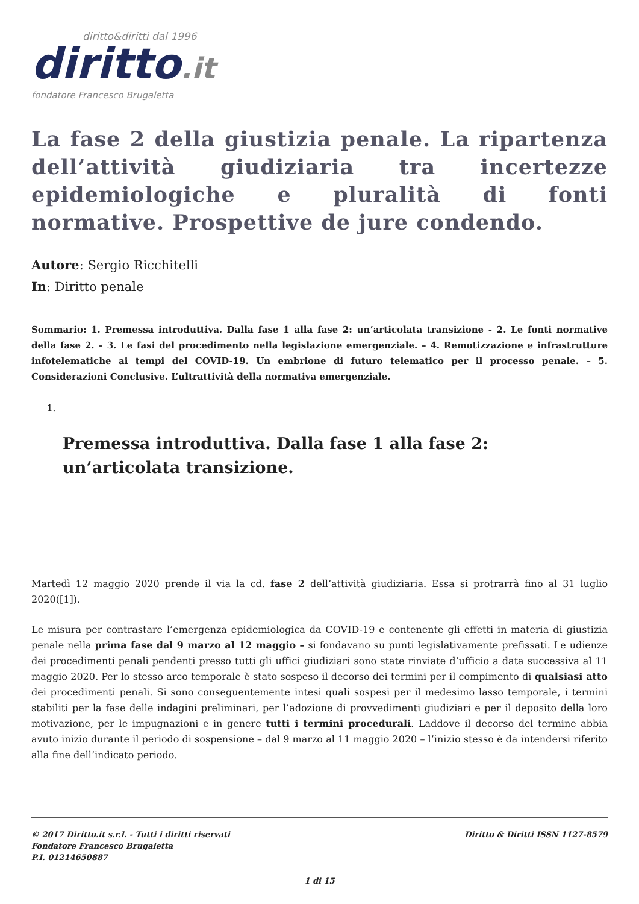diritto&diritti dal 1996
diritto.it
fondatore Francesco Brugaletta
La fase 2 della giustizia penale. La ripartenza dell’attività giudiziaria tra incertezze epidemiologiche e pluralità di fonti normative. Prospettive de jure condendo.
Autore: Sergio Ricchitelli
In: Diritto penale
Sommario: 1. Premessa introduttiva. Dalla fase 1 alla fase 2: un’articolata transizione - 2. Le fonti normative della fase 2. – 3. Le fasi del procedimento nella legislazione emergenziale. – 4. Remotizzazione e infrastrutture infotelematiche ai tempi del COVID-19. Un embrione di futuro telematico per il processo penale. – 5. Considerazioni Conclusive. L’ultrattività della normativa emergenziale.
1.
Premessa introduttiva. Dalla fase 1 alla fase 2: un’articolata transizione.
Martedì 12 maggio 2020 prende il via la cd. fase 2 dell’attività giudiziaria. Essa si protrarrà fino al 31 luglio 2020([1]).
Le misura per contrastare l’emergenza epidemiologica da COVID-19 e contenente gli effetti in materia di giustizia penale nella prima fase dal 9 marzo al 12 maggio – si fondavano su punti legislativamente prefissati. Le udienze dei procedimenti penali pendenti presso tutti gli uffici giudiziari sono state rinviate d’ufficio a data successiva al 11 maggio 2020. Per lo stesso arco temporale è stato sospeso il decorso dei termini per il compimento di qualsiasi atto dei procedimenti penali. Si sono conseguentemente intesi quali sospesi per il medesimo lasso temporale, i termini stabiliti per la fase delle indagini preliminari, per l’adozione di provvedimenti giudiziari e per il deposito della loro motivazione, per le impugnazioni e in genere tutti i termini procedurali. Laddove il decorso del termine abbia avuto inizio durante il periodo di sospensione – dal 9 marzo al 11 maggio 2020 – l’inizio stesso è da intendersi riferito alla fine dell’indicato periodo.
© 2017 Diritto.it s.r.l. - Tutti i diritti riservati
Fondatore Francesco Brugaletta
P.I. 01214650887
Diritto & Diritti ISSN 1127-8579
1 di 15